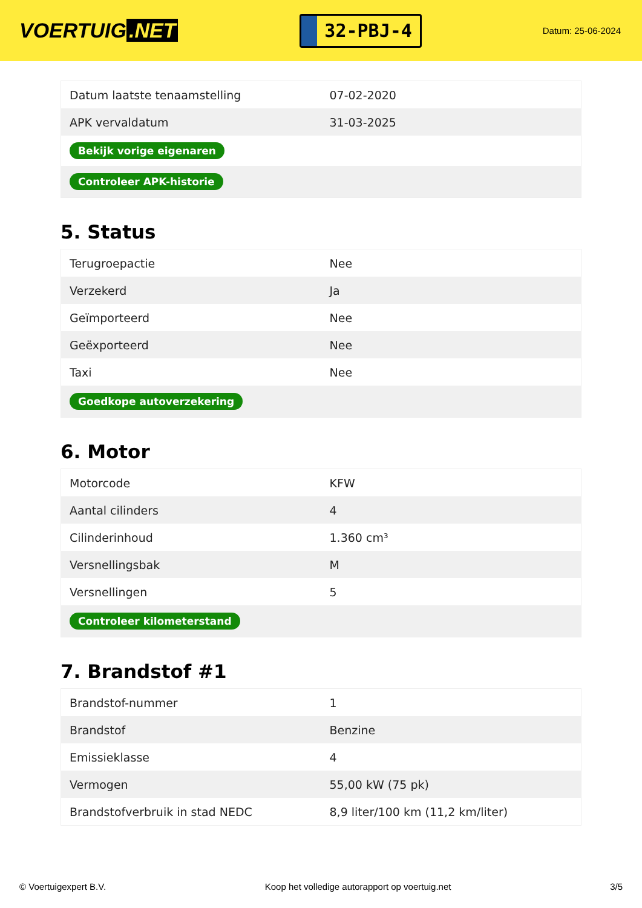VOERTUIG.NET
32-PBJ-4
Datum: 25-06-2024
| Datum laatste tenaamstelling | 07-02-2020 |
| APK vervaldatum | 31-03-2025 |
| Bekijk vorige eigenaren | |
| Controleer APK-historie | |
5. Status
| Terugroepactie | Nee |
| Verzekerd | Ja |
| Geïmporteerd | Nee |
| Geëxporteerd | Nee |
| Taxi | Nee |
| Goedkope autoverzekering | |
6. Motor
| Motorcode | KFW |
| Aantal cilinders | 4 |
| Cilinderinhoud | 1.360 cm³ |
| Versnellingsbak | M |
| Versnellingen | 5 |
| Controleer kilometerstand | |
7. Brandstof #1
| Brandstof-nummer | 1 |
| Brandstof | Benzine |
| Emissieklasse | 4 |
| Vermogen | 55,00 kW (75 pk) |
| Brandstofverbruik in stad NEDC | 8,9 liter/100 km (11,2 km/liter) |
© Voertuigexpert B.V. Koop het volledige autorapport op voertuig.net 3/5